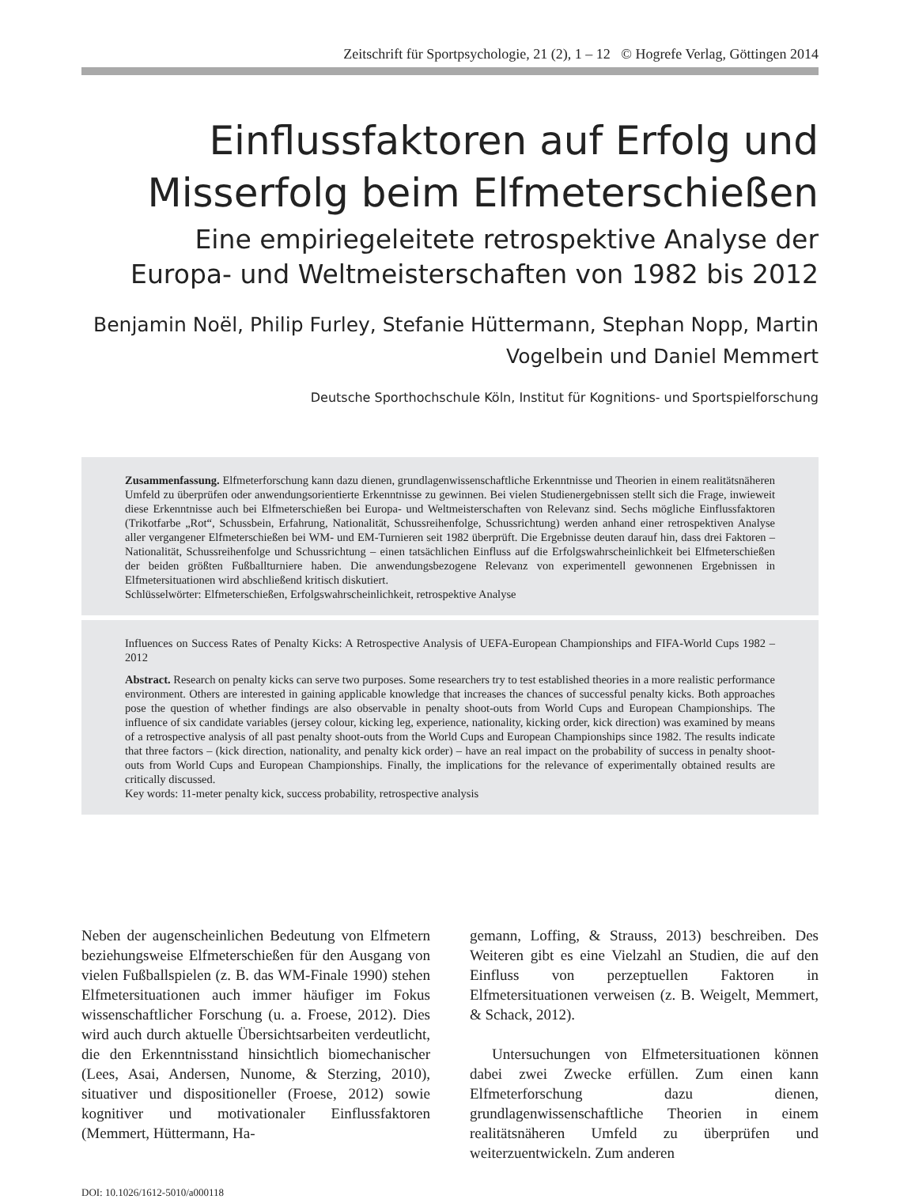Zeitschrift für Sportpsychologie, 21 (2), 1 – 12 © Hogrefe Verlag, Göttingen 2014
Einflussfaktoren auf Erfolg und
Misserfolg beim Elfmeterschießen
Eine empiriegeleitete retrospektive Analyse der
Europa- und Weltmeisterschaften von 1982 bis 2012
Benjamin Noël, Philip Furley, Stefanie Hüttermann, Stephan Nopp, Martin
Vogelbein und Daniel Memmert
Deutsche Sporthochschule Köln, Institut für Kognitions- und Sportspielforschung
Zusammenfassung. Elfmeterforschung kann dazu dienen, grundlagenwissenschaftliche Erkenntnisse und Theorien in einem realitätsnäheren Umfeld zu überprüfen oder anwendungsorientierte Erkenntnisse zu gewinnen. Bei vielen Studienergebnissen stellt sich die Frage, inwieweit diese Erkenntnisse auch bei Elfmeterschießen bei Europa- und Weltmeisterschaften von Relevanz sind. Sechs mögliche Einflussfaktoren (Trikotfarbe „Rot“, Schussbein, Erfahrung, Nationalität, Schussreihenfolge, Schussrichtung) werden anhand einer retrospektiven Analyse aller vergangener Elfmeterschießen bei WM- und EM-Turnieren seit 1982 überprüft. Die Ergebnisse deuten darauf hin, dass drei Faktoren – Nationalität, Schussreihenfolge und Schussrichtung – einen tatsächlichen Einfluss auf die Erfolgswahrscheinlichkeit bei Elfmeterschießen der beiden größten Fußballturniere haben. Die anwendungsbezogene Relevanz von experimentell gewonnenen Ergebnissen in Elfmetersituationen wird abschließend kritisch diskutiert.
Schlüsselwörter: Elfmeterschießen, Erfolgswahrscheinlichkeit, retrospektive Analyse
Influences on Success Rates of Penalty Kicks: A Retrospective Analysis of UEFA-European Championships and FIFA-World Cups 1982 – 2012
Abstract. Research on penalty kicks can serve two purposes. Some researchers try to test established theories in a more realistic performance environment. Others are interested in gaining applicable knowledge that increases the chances of successful penalty kicks. Both approaches pose the question of whether findings are also observable in penalty shoot-outs from World Cups and European Championships. The influence of six candidate variables (jersey colour, kicking leg, experience, nationality, kicking order, kick direction) was examined by means of a retrospective analysis of all past penalty shoot-outs from the World Cups and European Championships since 1982. The results indicate that three factors – (kick direction, nationality, and penalty kick order) – have an real impact on the probability of success in penalty shoot-outs from World Cups and European Championships. Finally, the implications for the relevance of experimentally obtained results are critically discussed.
Key words: 11-meter penalty kick, success probability, retrospective analysis
Neben der augenscheinlichen Bedeutung von Elfmetern beziehungsweise Elfmeterschießen für den Ausgang von vielen Fußballspielen (z. B. das WM-Finale 1990) stehen Elfmetersituationen auch immer häufiger im Fokus wissenschaftlicher Forschung (u. a. Froese, 2012). Dies wird auch durch aktuelle Übersichtsarbeiten verdeutlicht, die den Erkenntnisstand hinsichtlich biomechanischer (Lees, Asai, Andersen, Nunome, & Sterzing, 2010), situativer und dispositioneller (Froese, 2012) sowie kognitiver und motivationaler Einflussfaktoren (Memmert, Hüttermann, Ha-
gemann, Loffing, & Strauss, 2013) beschreiben. Des Weiteren gibt es eine Vielzahl an Studien, die auf den Einfluss von perzeptuellen Faktoren in Elfmetersituationen verweisen (z. B. Weigelt, Memmert, & Schack, 2012).
Untersuchungen von Elfmetersituationen können dabei zwei Zwecke erfüllen. Zum einen kann Elfmeterforschung dazu dienen, grundlagenwissenschaftliche Theorien in einem realitätsnäheren Umfeld zu überprüfen und weiterzuentwickeln. Zum anderen
DOI: 10.1026/1612-5010/a000118